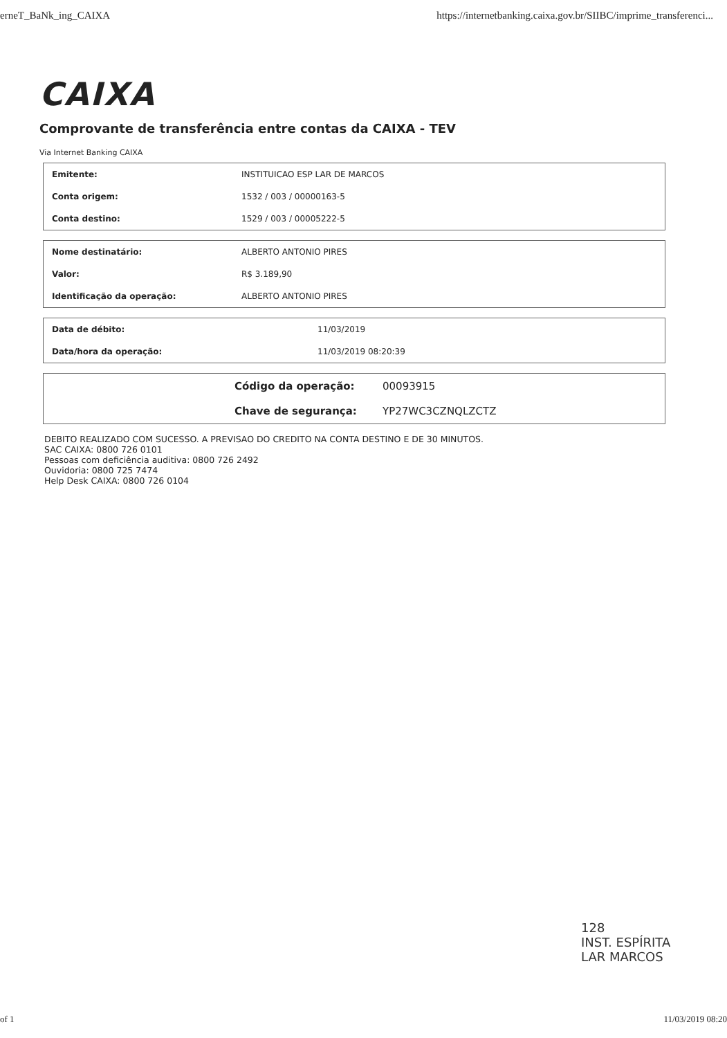erneT_BaNk_ing_CAIXA https://internetbanking.caixa.gov.br/SIIBC/imprime_transferenci...
CAIXA
Comprovante de transferência entre contas da CAIXA - TEV
Via Internet Banking CAIXA
| Emitente: | INSTITUICAO ESP LAR DE MARCOS |
| Conta origem: | 1532 / 003 / 00000163-5 |
| Conta destino: | 1529 / 003 / 00005222-5 |
| Nome destinatário: | ALBERTO ANTONIO PIRES |
| Valor: | R$ 3.189,90 |
| Identificação da operação: | ALBERTO ANTONIO PIRES |
| Data de débito: | 11/03/2019 |
| Data/hora da operação: | 11/03/2019 08:20:39 |
| | Código da operação: | 00093915 |
| | Chave de segurança: | YP27WC3CZNQLZCTZ |
DEBITO REALIZADO COM SUCESSO. A PREVISAO DO CREDITO NA CONTA DESTINO E DE 30 MINUTOS.
SAC CAIXA: 0800 726 0101
Pessoas com deficiência auditiva: 0800 726 2492
Ouvidoria: 0800 725 7474
Help Desk CAIXA: 0800 726 0104
128
INST. ESPÍRITA
LAR MARCOS
of 1 11/03/2019 08:20